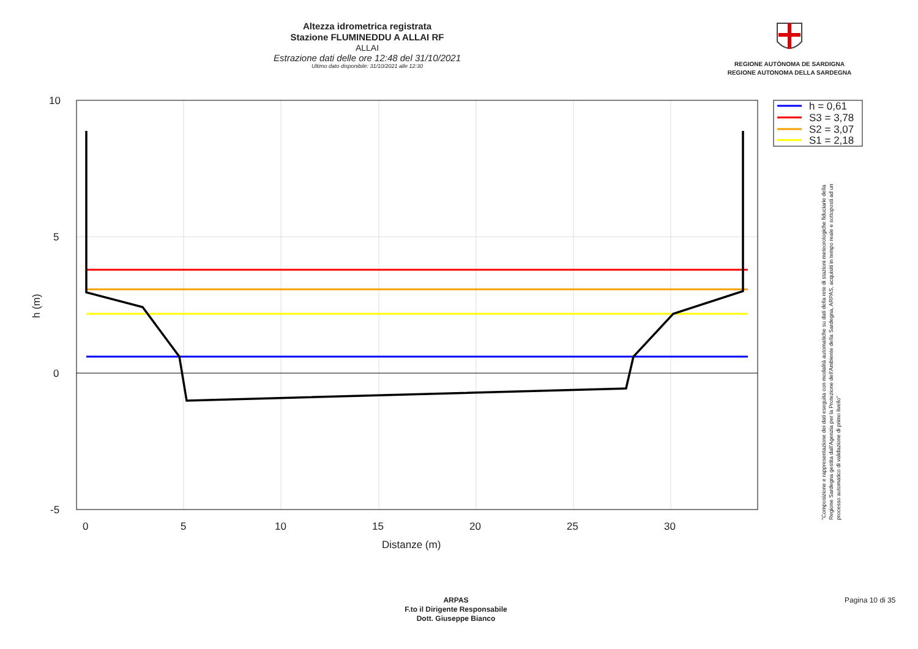Altezza idrometrica registrata
Stazione FLUMINEDDU A ALLAI RF
ALLAI
Estrazione dati delle ore 12:48 del 31/10/2021
Ultimo dato disponibile: 31/10/2021 alle 12:30
REGIONE AUTÒNOMA DE SARDIGNA
REGIONE AUTONOMA DELLA SARDEGNA
10
5
0
-5
0
5
10
15
20
25
30
Distanze (m)
h (m)
h = 0,61
S3 = 3,78
S2 = 3,07
S1 = 2,18
"Composizione e rappresentazione dei dati eseguita con modalità automatiche su dati della rete di stazioni meteorologiche fiduciarie della Regione Sardegna gestita dall'Agenzia per la Protezione dell'Ambiente della Sardegna, ARPAS, acquisiti in tempo reale e sottoposti ad un processo automatico di validazione di primo livello"
ARPAS
F.to il Dirigente Responsabile
Dott. Giuseppe Bianco
Pagina 10 di 35